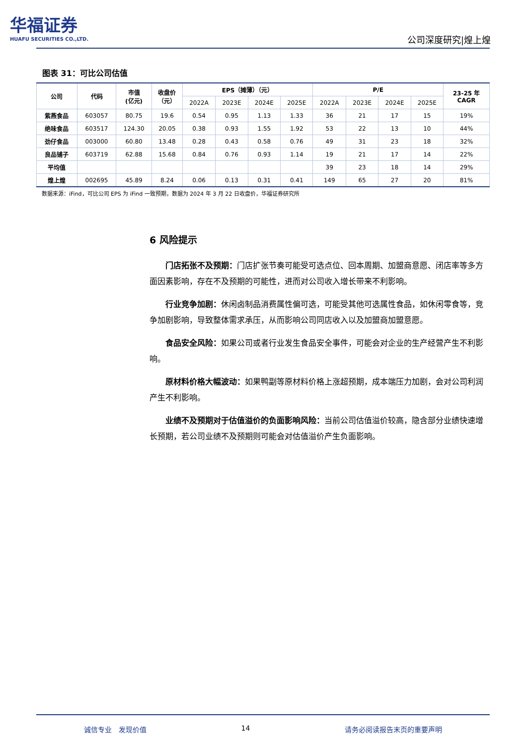华福证券
HUAFU SECURITIES CO.,LTD.
公司深度研究|煌上煌
图表 31：可比公司估值
| 公司 | 代码 | 市值 (亿元) | 收盘价 （元） | EPS（摊薄）（元） | | | | P/E | | | | 23-25 年 CAGR |
| --- | --- | --- | --- | --- | --- | --- | --- | --- | --- | --- | --- | --- |
| | | | | 2022A | 2023E | 2024E | 2025E | 2022A | 2023E | 2024E | 2025E | |
| 紫燕食品 | 603057 | 80.75 | 19.6 | 0.54 | 0.95 | 1.13 | 1.33 | 36 | 21 | 17 | 15 | 19% |
| 绝味食品 | 603517 | 124.30 | 20.05 | 0.38 | 0.93 | 1.55 | 1.92 | 53 | 22 | 13 | 10 | 44% |
| 劲仔食品 | 003000 | 60.80 | 13.48 | 0.28 | 0.43 | 0.58 | 0.76 | 49 | 31 | 23 | 18 | 32% |
| 良品铺子 | 603719 | 62.88 | 15.68 | 0.84 | 0.76 | 0.93 | 1.14 | 19 | 21 | 17 | 14 | 22% |
| 平均值 | | | | | | | | 39 | 23 | 18 | 14 | 29% |
| 煌上煌 | 002695 | 45.89 | 8.24 | 0.06 | 0.13 | 0.31 | 0.41 | 149 | 65 | 27 | 20 | 81% |
数据来源：iFind，可比公司 EPS 为 iFind 一致预期，数据为 2024 年 3 月 22 日收盘价，华福证券研究所
6 风险提示
门店拓张不及预期：门店扩张节奏可能受可选点位、回本周期、加盟商意愿、闭店率等多方面因素影响，存在不及预期的可能性，进而对公司收入增长带来不利影响。
行业竞争加剧：休闲卤制品消费属性偏可选，可能受其他可选属性食品，如休闲零食等，竞争加剧影响，导致整体需求承压，从而影响公司同店收入以及加盟商加盟意愿。
食品安全风险：如果公司或者行业发生食品安全事件，可能会对企业的生产经营产生不利影响。
原材料价格大幅波动：如果鸭副等原材料价格上涨超预期，成本端压力加剧，会对公司利润产生不利影响。
业绩不及预期对于估值溢价的负面影响风险：当前公司估值溢价较高，隐含部分业绩快速增长预期，若公司业绩不及预期则可能会对估值溢价产生负面影响。
诚信专业　发现价值 14 请务必阅读报告末页的重要声明